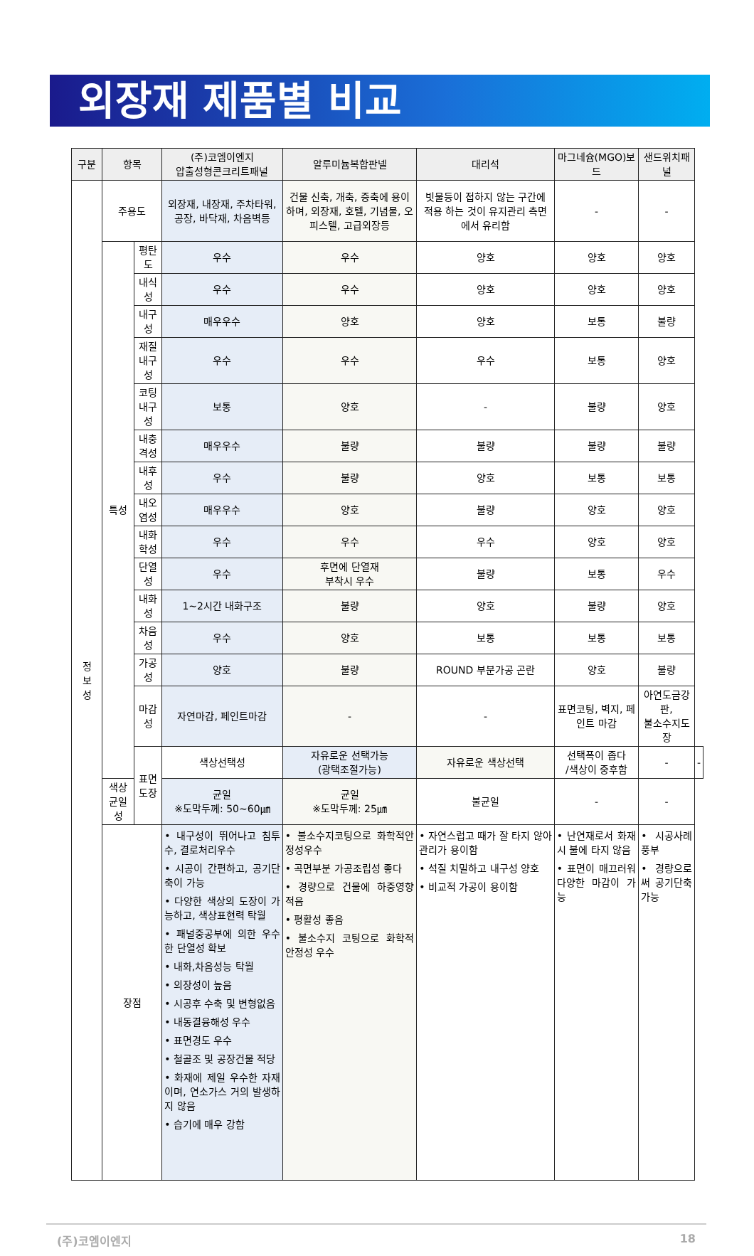외장재 제품별 비교
| 구분 | 항목 | | (주)코엠이엔지 압출성형콘크리트패널 | 알루미늄복합판넬 | 대리석 | 마그네슘(MGO)보드 | 샌드위치패널 | |
| --- | --- | --- | --- | --- | --- | --- | --- | --- |
| 정 보 성 | 주용도 | | 외장재, 내장재, 주차타워, 공장, 바닥재, 차음벽등 | 건물 신축, 개축, 증축에 용이하며, 외장재, 호텔, 기념물, 오피스텔, 고급외장등 | 빗물등이 접하지 않는 구간에 적용 하는 것이 유지관리 측면에서 유리함 | - | - | |
| | 특성 | 평탄도 | 우수 | 우수 | 양호 | 양호 | 양호 | |
| | | 내식성 | 우수 | 우수 | 양호 | 양호 | 양호 | |
| | | 내구성 | 매우우수 | 양호 | 양호 | 보통 | 불량 | |
| | | 재질내구성 | 우수 | 우수 | 우수 | 보통 | 양호 | |
| | | 코팅내구성 | 보통 | 양호 | - | 불량 | 양호 | |
| | | 내충격성 | 매우우수 | 불량 | 불량 | 불량 | 불량 | |
| | | 내후성 | 우수 | 불량 | 양호 | 보통 | 보통 | |
| | | 내오염성 | 매우우수 | 양호 | 불량 | 양호 | 양호 | |
| | | 내화학성 | 우수 | 우수 | 우수 | 양호 | 양호 | |
| | | 단열성 | 우수 | 후면에 단열재 부착시 우수 | 불량 | 보통 | 우수 | |
| | | 내화성 | 1~2시간 내화구조 | 불량 | 양호 | 불량 | 양호 | |
| | | 차음성 | 우수 | 양호 | 보통 | 보통 | 보통 | |
| | | 가공성 | 양호 | 불량 | ROUND 부분가공 곤란 | 양호 | 불량 | |
| | | 마감성 | 자연마감, 페인트마감 | - | - | 표면코팅, 벽지, 페인트 마감 | 아연도금강판, 불소수지도장 | |
| | | 표면 도장 | 색상선택성 | 자유로운 선택가능 (광택조절가능) | 자유로운 색상선택 | 선택폭이 좁다 /색상이 중후함 | - | - |
| | 색상균일성 | | 균일 ※도막두께: 50~60㎛ | 균일 ※도막두께: 25㎛ | 불균일 | - | - | |
| | 장점 | | • 내구성이 뛰어나고 침투수, 결로처리우수 • 시공이 간편하고, 공기단축이 가능 • 다양한 색상의 도장이 가능하고, 색상표현력 탁월 • 패널중공부에 의한 우수한 단열성 확보 • 내화,차음성능 탁월 • 의장성이 높음 • 시공후 수축 및 변형없음 • 내동결융해성 우수 • 표면경도 우수 • 철골조 및 공장건물 적당 • 화재에 제일 우수한 자재이며, 연소가스 거의 발생하지 않음 • 습기에 매우 강함 | • 불소수지코팅으로 화학적안정성우수 • 곡면부분 가공조립성 좋다 • 경량으로 건물에 하중영향 적음 • 평활성 좋음 • 불소수지 코팅으로 화학적 안정성 우수 | • 자연스럽고 때가 잘 타지 않아 관리가 용이함 • 석질 치밀하고 내구성 양호 • 비교적 가공이 용이함 | • 난연재로서 화재시 불에 타지 않음 • 표면이 매끄러워 다양한 마감이 가능 | • 시공사례 풍부 • 경량으로써 공기단축 가능 | |
(주)코엠이엔지 18